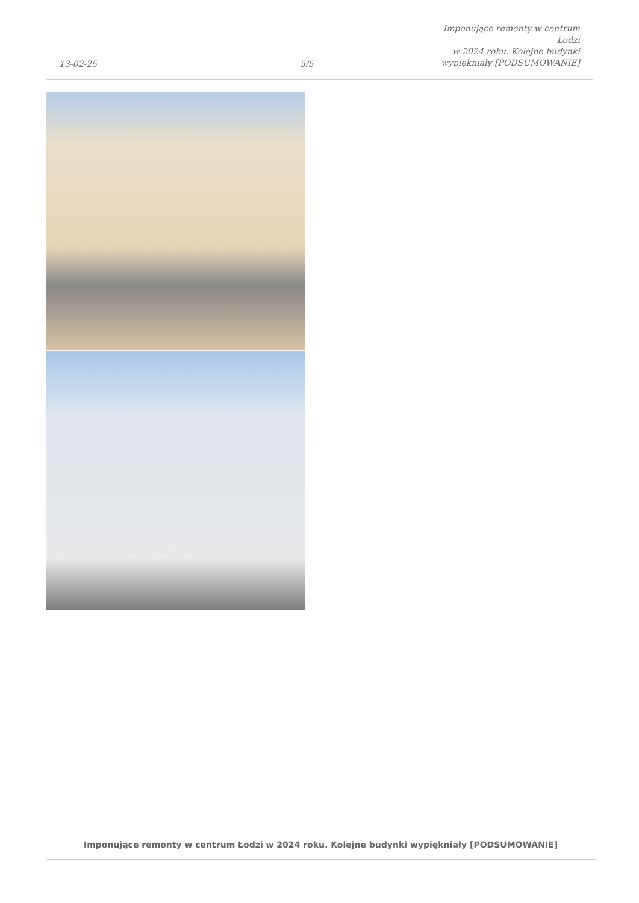13-02-25
5/5
Imponujące remonty w centrum Łodzi
w 2024 roku. Kolejne budynki
wypiękniały [PODSUMOWANIE]
Imponujące remonty w centrum Łodzi w 2024 roku. Kolejne budynki wypiękniały [PODSUMOWANIE]